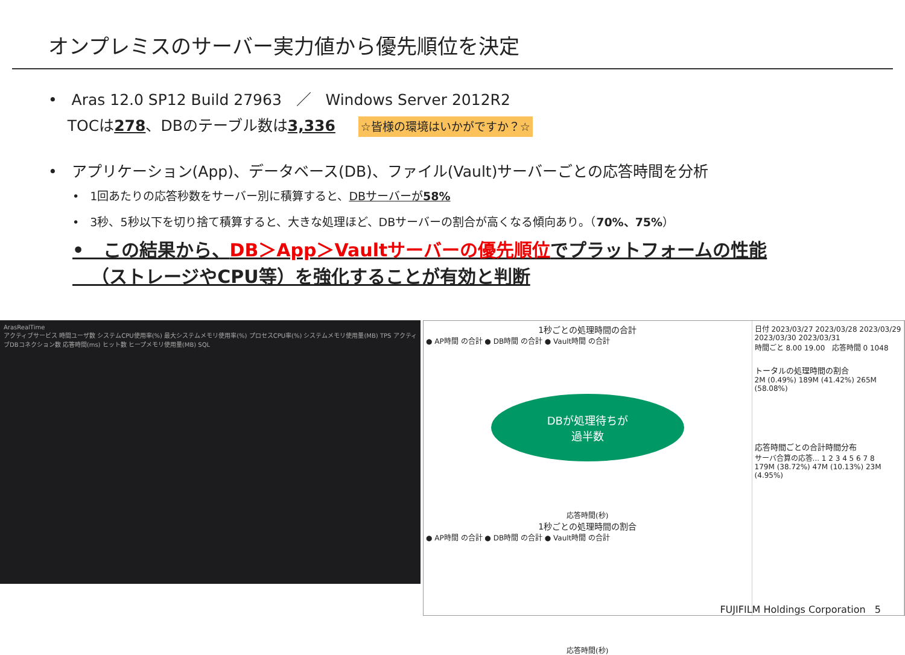オンプレミスのサーバー実力値から優先順位を決定
• Aras 12.0 SP12 Build 27963 ／ Windows Server 2012R2
TOCは278、DBのテーブル数は3,336 ☆皆様の環境はいかがですか？☆
• アプリケーション(App)、データベース(DB)、ファイル(Vault)サーバーごとの応答時間を分析
• 1回あたりの応答秒数をサーバー別に積算すると、DBサーバーが58%
• 3秒、5秒以下を切り捨て積算すると、大きな処理ほど、DBサーバーの割合が高くなる傾向あり。（70%、75%）
• この結果から、DB＞App＞Vaultサーバーの優先順位でプラットフォームの性能
（ストレージやCPU等）を強化することが有効と判断
ArasRealTime
アクティブサービス 時間ユーザ数 システムCPU使用率(%) 最大システムメモリ使用率(%) プロセスCPU率(%) システムメモリ使用量(MB) TPS アクティブDBコネクション数 応答時間(ms) ヒット数 ヒープメモリ使用量(MB) SQL
1秒ごとの処理時間の合計
● AP時間 の合計 ● DB時間 の合計 ● Vault時間 の合計
DBが処理待ちが
過半数
応答時間(秒)
1秒ごとの処理時間の割合
● AP時間 の合計 ● DB時間 の合計 ● Vault時間 の合計
応答時間(秒)
日付 2023/03/27 2023/03/28 2023/03/29 2023/03/30 2023/03/31
時間ごと 8.00 19.00 応答時間 0 1048
トータルの処理時間の割合
2M (0.49%) 189M (41.42%) 265M (58.08%)
応答時間ごとの合計時間分布
サーバ合算の応答... 1 2 3 4 5 6 7 8
179M (38.72%) 47M (10.13%) 23M (4.95%)
FUJIFILM Holdings Corporation 5